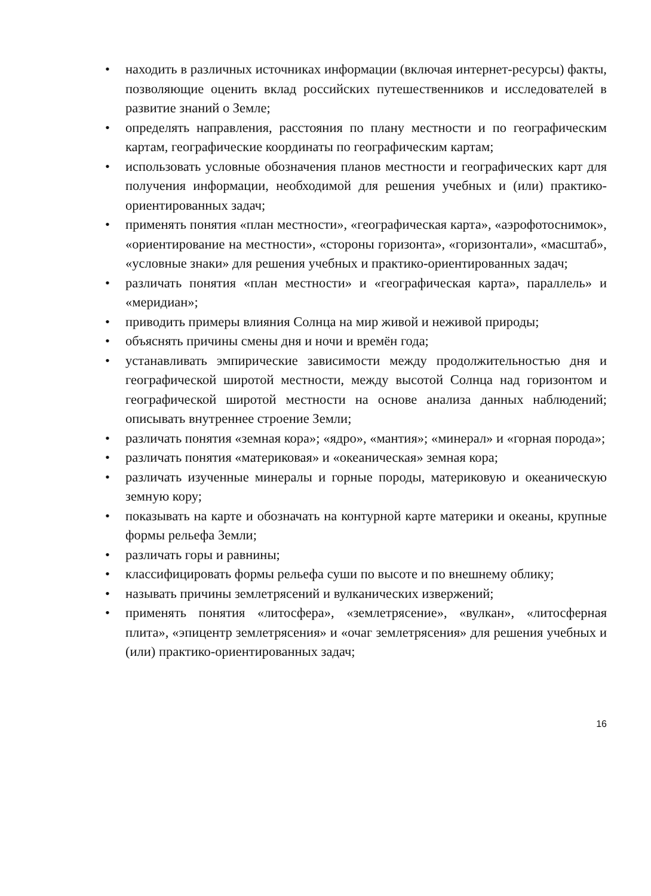• находить в различных источниках информации (включая интернет-ресурсы) факты, позволяющие оценить вклад российских путешественников и исследователей в развитие знаний о Земле;
• определять направления, расстояния по плану местности и по географическим картам, географические координаты по географическим картам;
• использовать условные обозначения планов местности и географических карт для получения информации, необходимой для решения учебных и (или) практико-ориентированных задач;
• применять понятия «план местности», «географическая карта», «аэрофотоснимок», «ориентирование на местности», «стороны горизонта», «горизонтали», «масштаб», «условные знаки» для решения учебных и практико-ориентированных задач;
• различать понятия «план местности» и «географическая карта», параллель» и «меридиан»;
• приводить примеры влияния Солнца на мир живой и неживой природы;
• объяснять причины смены дня и ночи и времён года;
• устанавливать эмпирические зависимости между продолжительностью дня и географической широтой местности, между высотой Солнца над горизонтом и географической широтой местности на основе анализа данных наблюдений; описывать внутреннее строение Земли;
• различать понятия «земная кора»; «ядро», «мантия»; «минерал» и «горная порода»;
• различать понятия «материковая» и «океаническая» земная кора;
• различать изученные минералы и горные породы, материковую и океаническую земную кору;
• показывать на карте и обозначать на контурной карте материки и океаны, крупные формы рельефа Земли;
• различать горы и равнины;
• классифицировать формы рельефа суши по высоте и по внешнему облику;
• называть причины землетрясений и вулканических извержений;
• применять понятия «литосфера», «землетрясение», «вулкан», «литосферная плита», «эпицентр землетрясения» и «очаг землетрясения» для решения учебных и (или) практико-ориентированных задач;
16